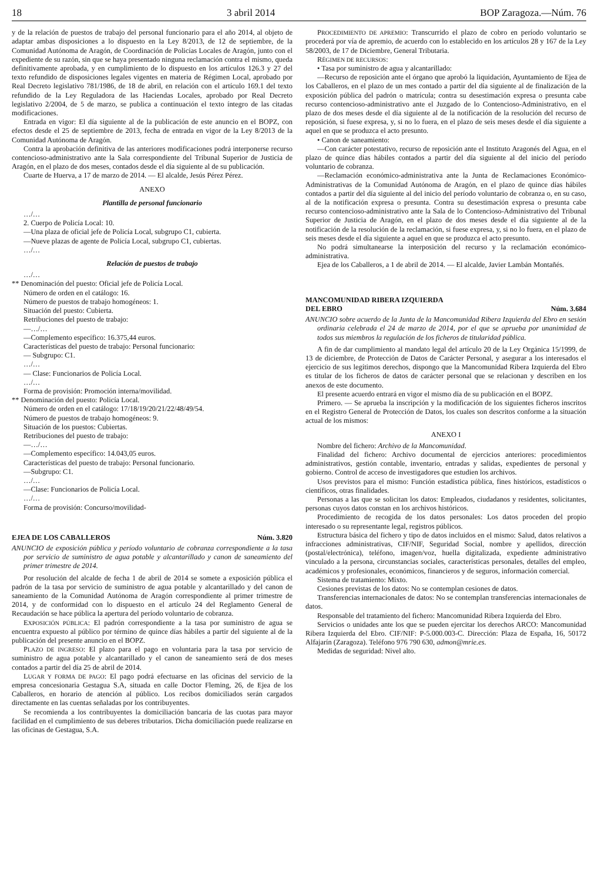18 3 abril 2014 BOP Zaragoza.—Núm. 76
y de la relación de puestos de trabajo del personal funcionario para el año 2014, al objeto de adaptar ambas disposiciones a lo dispuesto en la Ley 8/2013, de 12 de septiembre, de la Comunidad Autónoma de Aragón, de Coordinación de Policías Locales de Aragón, junto con el expediente de su razón, sin que se haya presentado ninguna reclamación contra el mismo, queda definitivamente aprobada, y en cumplimiento de lo dispuesto en los artículos 126.3 y 27 del texto refundido de disposiciones legales vigentes en materia de Régimen Local, aprobado por Real Decreto legislativo 781/1986, de 18 de abril, en relación con el artículo 169.1 del texto refundido de la Ley Reguladora de las Haciendas Locales, aprobado por Real Decreto legislativo 2/2004, de 5 de marzo, se publica a continuación el texto íntegro de las citadas modificaciones.
Entrada en vigor: El día siguiente al de la publicación de este anuncio en el BOPZ, con efectos desde el 25 de septiembre de 2013, fecha de entrada en vigor de la Ley 8/2013 de la Comunidad Autónoma de Aragón.
Contra la aprobación definitiva de las anteriores modificaciones podrá interponerse recurso contencioso-administrativo ante la Sala correspondiente del Tribunal Superior de Justicia de Aragón, en el plazo de dos meses, contados desde el día siguiente al de su publicación.
Cuarte de Huerva, a 17 de marzo de 2014. — El alcalde, Jesús Pérez Pérez.
ANEXO
Plantilla de personal funcionario
…/…
2. Cuerpo de Policía Local: 10.
—Una plaza de oficial jefe de Policía Local, subgrupo C1, cubierta.
—Nueve plazas de agente de Policía Local, subgrupo C1, cubiertas.
…/…
Relación de puestos de trabajo
…/…
** Denominación del puesto: Oficial jefe de Policía Local.
Número de orden en el catálogo: 16.
Número de puestos de trabajo homogéneos: 1.
Situación del puesto: Cubierta.
Retribuciones del puesto de trabajo:
—…/…
—Complemento específico: 16.375,44 euros.
Características del puesto de trabajo: Personal funcionario:
— Subgrupo: C1.
…/…
— Clase: Funcionarios de Policía Local.
…/…
Forma de provisión: Promoción interna/movilidad.
** Denominación del puesto: Policía Local.
Número de orden en el catálogo: 17/18/19/20/21/22/48/49/54.
Número de puestos de trabajo homogéneos: 9.
Situación de los puestos: Cubiertas.
Retribuciones del puesto de trabajo:
—…/…
—Complemento específico: 14.043,05 euros.
Características del puesto de trabajo: Personal funcionario.
—Subgrupo: C1.
…/…
—Clase: Funcionarios de Policía Local.
…/…
Forma de provisión: Concurso/movilidad-
EJEA DE LOS CABALLEROS Núm. 3.820
ANUNCIO de exposición pública y período voluntario de cobranza correspondiente a la tasa por servicio de suministro de agua potable y alcantarillado y canon de saneamiento del primer trimestre de 2014.
Por resolución del alcalde de fecha 1 de abril de 2014 se somete a exposición pública el padrón de la tasa por servicio de suministro de agua potable y alcantarillado y del canon de saneamiento de la Comunidad Autónoma de Aragón correspondiente al primer trimestre de 2014, y de conformidad con lo dispuesto en el artículo 24 del Reglamento General de Recaudación se hace pública la apertura del período voluntario de cobranza.
EXPOSICIÓN PÚBLICA: El padrón correspondiente a la tasa por suministro de agua se encuentra expuesto al público por término de quince días hábiles a partir del siguiente al de la publicación del presente anuncio en el BOPZ.
PLAZO DE INGRESO: El plazo para el pago en voluntaria para la tasa por servicio de suministro de agua potable y alcantarillado y el canon de saneamiento será de dos meses contados a partir del día 25 de abril de 2014.
LUGAR Y FORMA DE PAGO: El pago podrá efectuarse en las oficinas del servicio de la empresa concesionaria Gestagua S.A, situada en calle Doctor Fleming, 26, de Ejea de los Caballeros, en horario de atención al público. Los recibos domiciliados serán cargados directamente en las cuentas señaladas por los contribuyentes.
Se recomienda a los contribuyentes la domiciliación bancaria de las cuotas para mayor facilidad en el cumplimiento de sus deberes tributarios. Dicha domiciliación puede realizarse en las oficinas de Gestagua, S.A.
PROCEDIMIENTO DE APREMIO: Transcurrido el plazo de cobro en período voluntario se procederá por vía de apremio, de acuerdo con lo establecido en los artículos 28 y 167 de la Ley 58/2003, de 17 de Diciembre, General Tributaria.
RÉGIMEN DE RECURSOS:
• Tasa por suministro de agua y alcantarillado:
—Recurso de reposición ante el órgano que aprobó la liquidación, Ayuntamiento de Ejea de los Caballeros, en el plazo de un mes contado a partir del día siguiente al de finalización de la exposición pública del padrón o matrícula; contra su desestimación expresa o presunta cabe recurso contencioso-administrativo ante el Juzgado de lo Contencioso-Administrativo, en el plazo de dos meses desde el día siguiente al de la notificación de la resolución del recurso de reposición, si fuese expresa, y, si no lo fuera, en el plazo de seis meses desde el día siguiente a aquel en que se produzca el acto presunto.
• Canon de saneamiento:
—Con carácter potestativo, recurso de reposición ante el Instituto Aragonés del Agua, en el plazo de quince días hábiles contados a partir del día siguiente al del inicio del período voluntario de cobranza.
—Reclamación económico-administrativa ante la Junta de Reclamaciones Económico-Administrativas de la Comunidad Autónoma de Aragón, en el plazo de quince días hábiles contados a partir del día siguiente al del inicio del período voluntario de cobranza o, en su caso, al de la notificación expresa o presunta. Contra su desestimación expresa o presunta cabe recurso contencioso-administrativo ante la Sala de lo Contencioso-Administrativo del Tribunal Superior de Justicia de Aragón, en el plazo de dos meses desde el día siguiente al de la notificación de la resolución de la reclamación, si fuese expresa, y, si no lo fuera, en el plazo de seis meses desde el día siguiente a aquel en que se produzca el acto presunto.
No podrá simultanearse la interposición del recurso y la reclamación económico-administrativa.
Ejea de los Caballeros, a 1 de abril de 2014. — El alcalde, Javier Lambán Montañés.
MANCOMUNIDAD RIBERA IZQUIERDA
DEL EBRO Núm. 3.684
ANUNCIO sobre acuerdo de la Junta de la Mancomunidad Ribera Izquierda del Ebro en sesión ordinaria celebrada el 24 de marzo de 2014, por el que se aprueba por unanimidad de todos sus miembros la regulación de los ficheros de titularidad pública.
A fin de dar cumplimiento al mandato legal del artículo 20 de la Ley Orgánica 15/1999, de 13 de diciembre, de Protección de Datos de Carácter Personal, y asegurar a los interesados el ejercicio de sus legítimos derechos, dispongo que la Mancomunidad Ribera Izquierda del Ebro es titular de los ficheros de datos de carácter personal que se relacionan y describen en los anexos de este documento.
El presente acuerdo entrará en vigor el mismo día de su publicación en el BOPZ.
Primero. — Se aprueba la inscripción y la modificación de los siguientes ficheros inscritos en el Registro General de Protección de Datos, los cuales son descritos conforme a la situación actual de los mismos:
ANEXO I
Nombre del fichero: Archivo de la Mancomunidad.
Finalidad del fichero: Archivo documental de ejercicios anteriores: procedimientos administrativos, gestión contable, inventario, entradas y salidas, expedientes de personal y gobierno. Control de acceso de investigadores que estudien los archivos.
Usos previstos para el mismo: Función estadística pública, fines históricos, estadísticos o científicos, otras finalidades.
Personas a las que se solicitan los datos: Empleados, ciudadanos y residentes, solicitantes, personas cuyos datos constan en los archivos históricos.
Procedimiento de recogida de los datos personales: Los datos proceden del propio interesado o su representante legal, registros públicos.
Estructura básica del fichero y tipo de datos incluidos en el mismo: Salud, datos relativos a infracciones administrativas, CIF/NIF, Seguridad Social, nombre y apellidos, dirección (postal/electrónica), teléfono, imagen/voz, huella digitalizada, expediente administrativo vinculado a la persona, circunstancias sociales, características personales, detalles del empleo, académicos y profesionales, económicos, financieros y de seguros, información comercial.
Sistema de tratamiento: Mixto.
Cesiones previstas de los datos: No se contemplan cesiones de datos.
Transferencias internacionales de datos: No se contemplan transferencias internacionales de datos.
Responsable del tratamiento del fichero: Mancomunidad Ribera Izquierda del Ebro.
Servicios o unidades ante los que se pueden ejercitar los derechos ARCO: Mancomunidad Ribera Izquierda del Ebro. CIF/NIF: P-5.000.003-C. Dirección: Plaza de España, 16, 50172 Alfajarín (Zaragoza). Teléfono 976 790 630, admon@mrie.es.
Medidas de seguridad: Nivel alto.